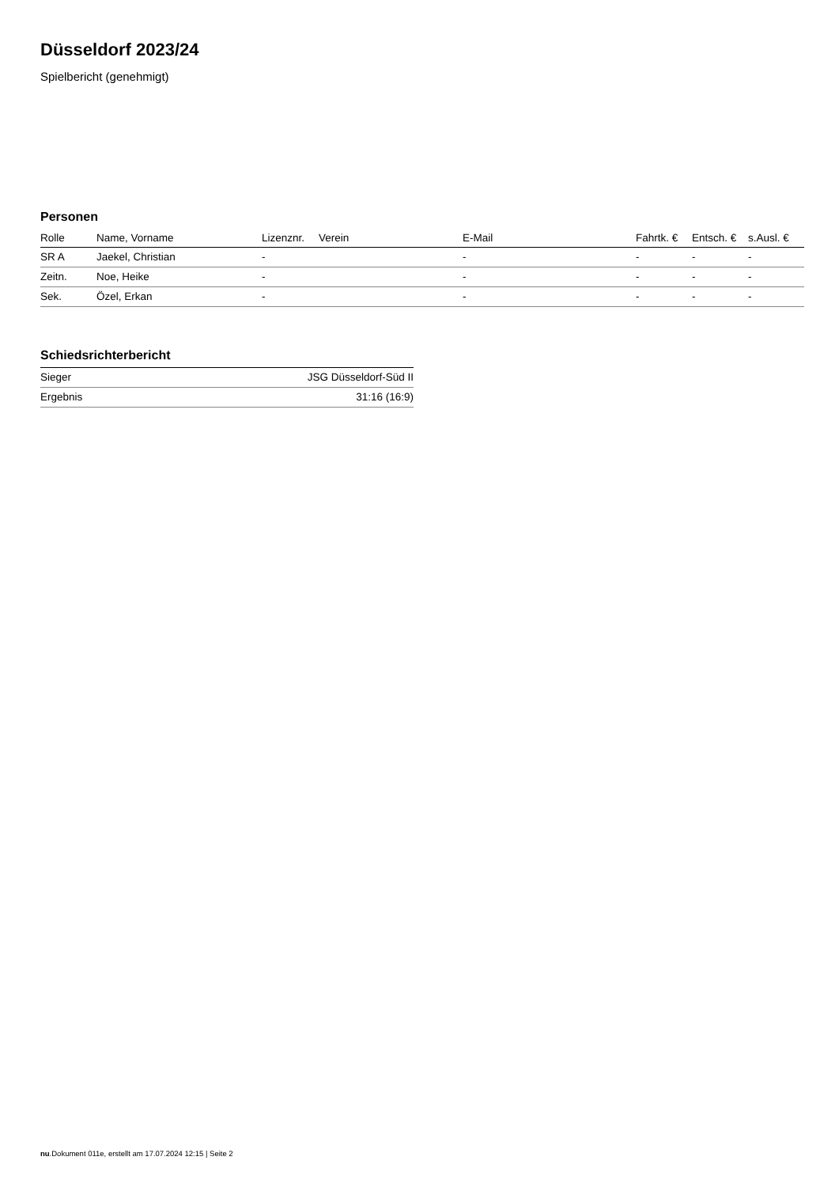Düsseldorf 2023/24
Spielbericht (genehmigt)
Personen
| Rolle | Name, Vorname | Lizenznr. | Verein | E-Mail | Fahrtk. € | Entsch. € | s.Ausl. € |
| --- | --- | --- | --- | --- | --- | --- | --- |
| SR A | Jaekel, Christian | - | | - | - | - | - |
| Zeitn. | Noe, Heike | - | | - | - | - | - |
| Sek. | Özel, Erkan | - | | - | - | - | - |
Schiedsrichterbericht
| Sieger | JSG Düsseldorf-Süd II |
| Ergebnis | 31:16 (16:9) |
nu.Dokument 011e, erstellt am 17.07.2024 12:15 | Seite 2